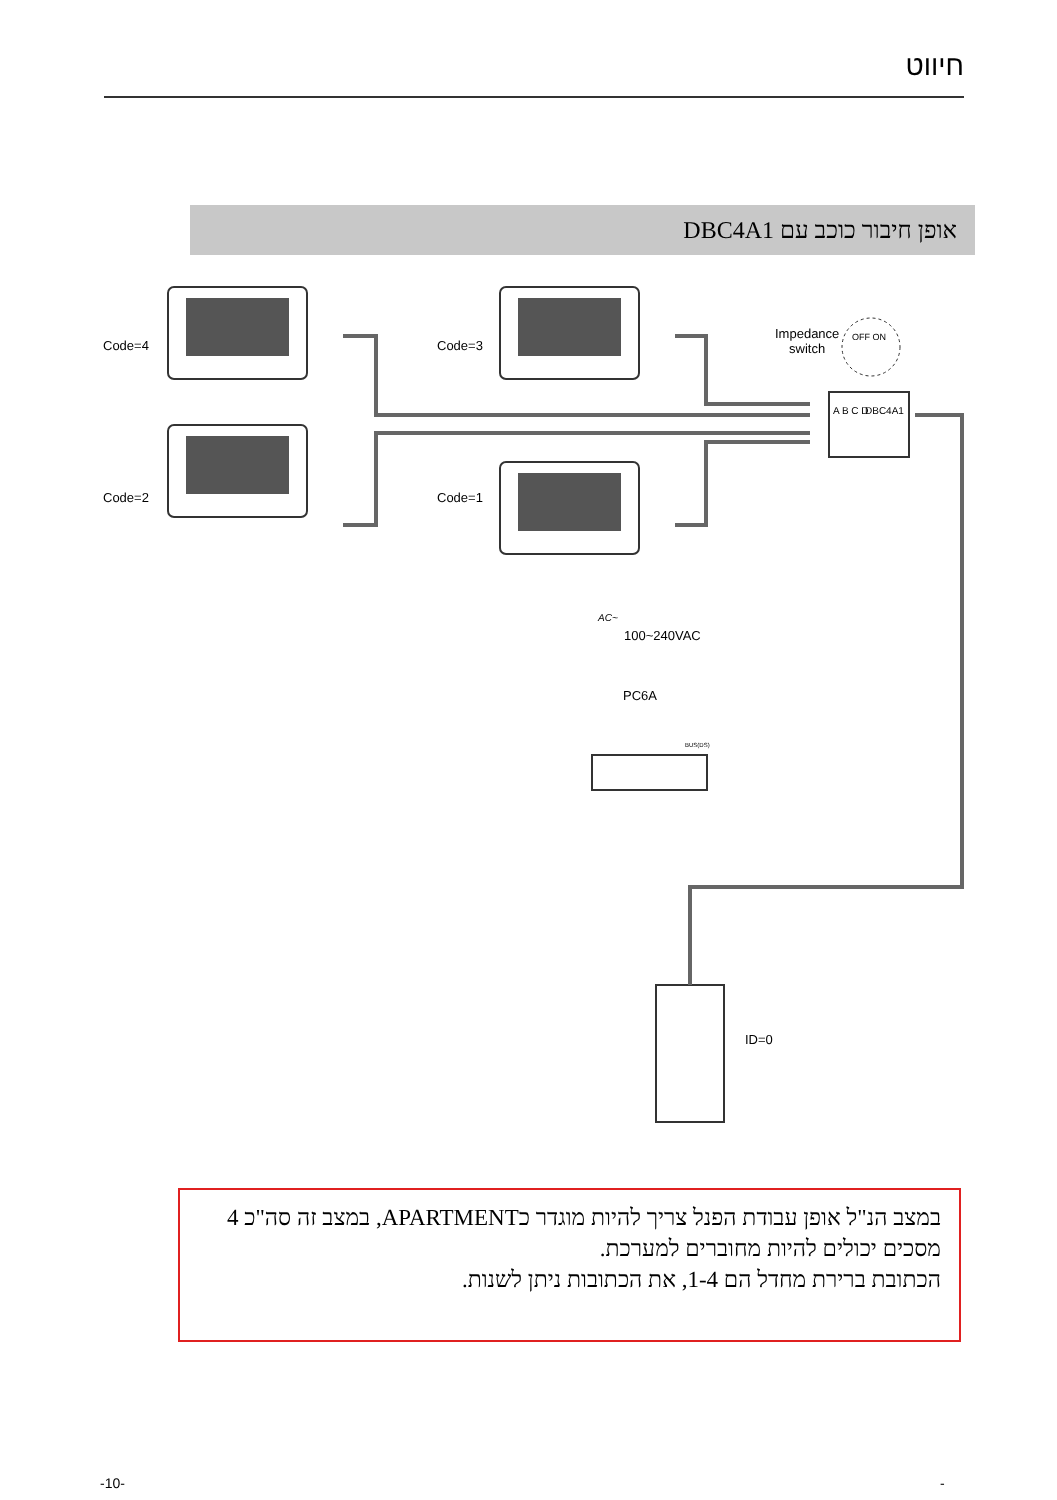חיווט
אופן חיבור כוכב עם DBC4A1
Code=4 Code=3
Code=2 Code=1
Impedance
switch
OFF ON
DBC4A1
A B C D
AC~
100~240VAC
PC6A
BUS(DS)
ID=0
במצב הנ"ל אופן עבודת הפנל צריך להיות מוגדר כAPARTMENT, במצב זה סה"כ 4 מסכים יכולים להיות מחוברים למערכת.
הכתובת ברירת מחדל הם 1-4, את הכתובות ניתן לשנות.
-10- -